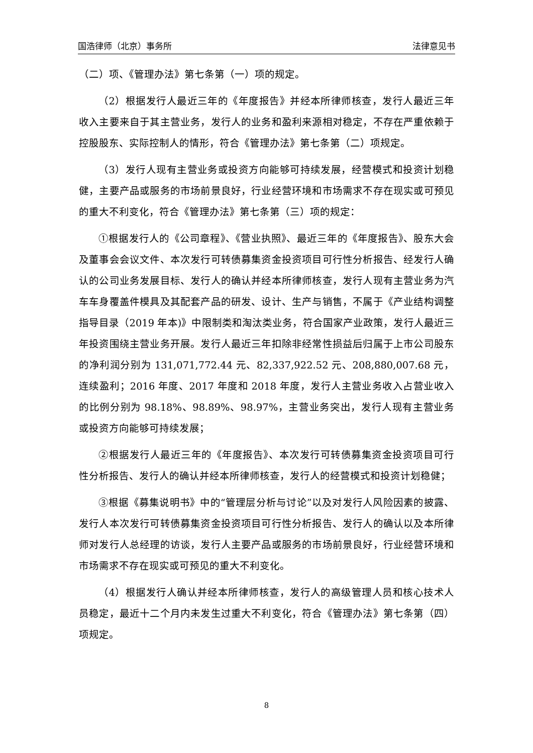国浩律师（北京）事务所 法律意见书
（二）项、《管理办法》第七条第（一）项的规定。
（2）根据发行人最近三年的《年度报告》并经本所律师核查，发行人最近三年收入主要来自于其主营业务，发行人的业务和盈利来源相对稳定，不存在严重依赖于控股股东、实际控制人的情形，符合《管理办法》第七条第（二）项规定。
（3）发行人现有主营业务或投资方向能够可持续发展，经营模式和投资计划稳健，主要产品或服务的市场前景良好，行业经营环境和市场需求不存在现实或可预见的重大不利变化，符合《管理办法》第七条第（三）项的规定：
①根据发行人的《公司章程》、《营业执照》、最近三年的《年度报告》、股东大会及董事会会议文件、本次发行可转债募集资金投资项目可行性分析报告、经发行人确认的公司业务发展目标、发行人的确认并经本所律师核查，发行人现有主营业务为汽车车身覆盖件模具及其配套产品的研发、设计、生产与销售，不属于《产业结构调整指导目录（2019 年本)》中限制类和淘汰类业务，符合国家产业政策，发行人最近三年投资围绕主营业务开展。发行人最近三年扣除非经常性损益后归属于上市公司股东的净利润分别为 131,071,772.44 元、82,337,922.52 元、208,880,007.68 元，连续盈利；2016 年度、2017 年度和 2018 年度，发行人主营业务收入占营业收入的比例分别为 98.18%、98.89%、98.97%，主营业务突出，发行人现有主营业务或投资方向能够可持续发展；
②根据发行人最近三年的《年度报告》、本次发行可转债募集资金投资项目可行性分析报告、发行人的确认并经本所律师核查，发行人的经营模式和投资计划稳健；
③根据《募集说明书》中的“管理层分析与讨论”以及对发行人风险因素的披露、发行人本次发行可转债募集资金投资项目可行性分析报告、发行人的确认以及本所律师对发行人总经理的访谈，发行人主要产品或服务的市场前景良好，行业经营环境和市场需求不存在现实或可预见的重大不利变化。
（4）根据发行人确认并经本所律师核查，发行人的高级管理人员和核心技术人员稳定，最近十二个月内未发生过重大不利变化，符合《管理办法》第七条第（四）项规定。
8